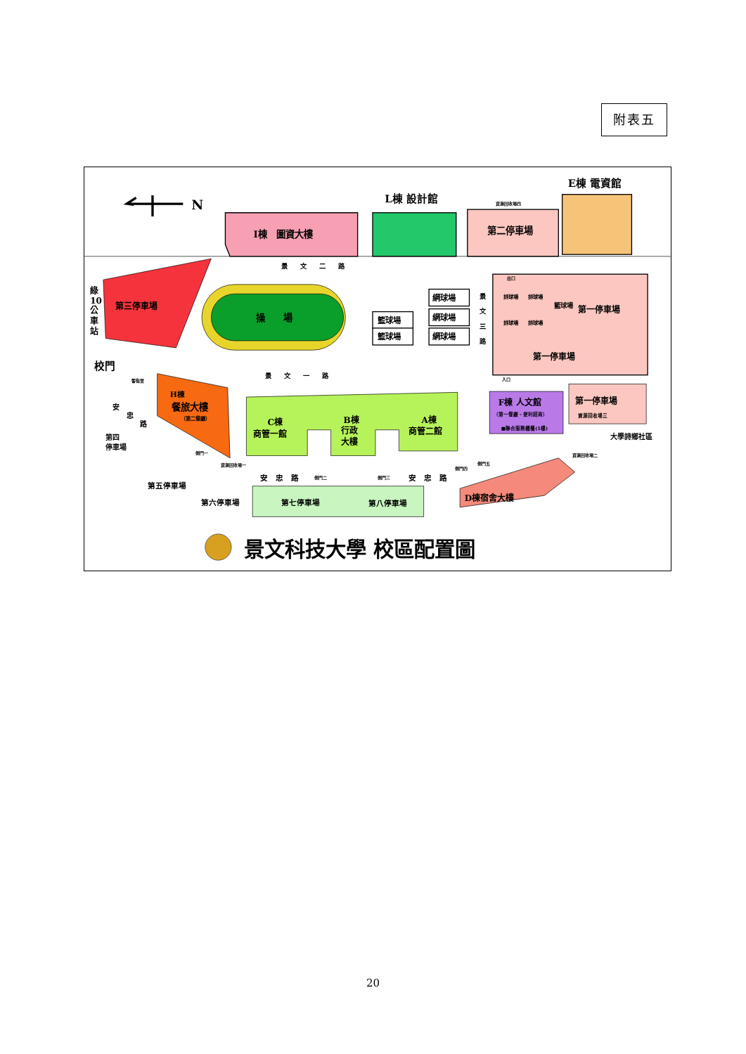附表五
N
I棟　圖資大樓
L棟 設計館
資源回收場四
第二停車場
E棟 電資館
景　　文　　二　　路
第三停車場
綠
10
公
車
站
校門
操　　場
籃球場
籃球場
網球場
網球場
網球場
景
文
三
路
出口
入口
排球場
排球場
排球場
排球場
籃球場
第一停車場
第一停車場
景　　文　　一　　路
警衛室
H棟
餐旅大樓
（第二餐廳）
安
忠
路
第四
停車場
C棟
商管一館
B棟
行政
大樓
A棟
商管二館
F棟 人文館
（第一餐廳、便利超商）
■聯合服務櫃檯(1樓)
第一停車場
資源回收場三
大學詩鄉社區
側門一
資源回收場一
安　忠　路
側門二
側門三
安　忠　路
側門四
側門五
資源回收場二
D棟宿舍大樓
第五停車場
第六停車場
第七停車場
第八停車場
景文科技大學 校區配置圖
20